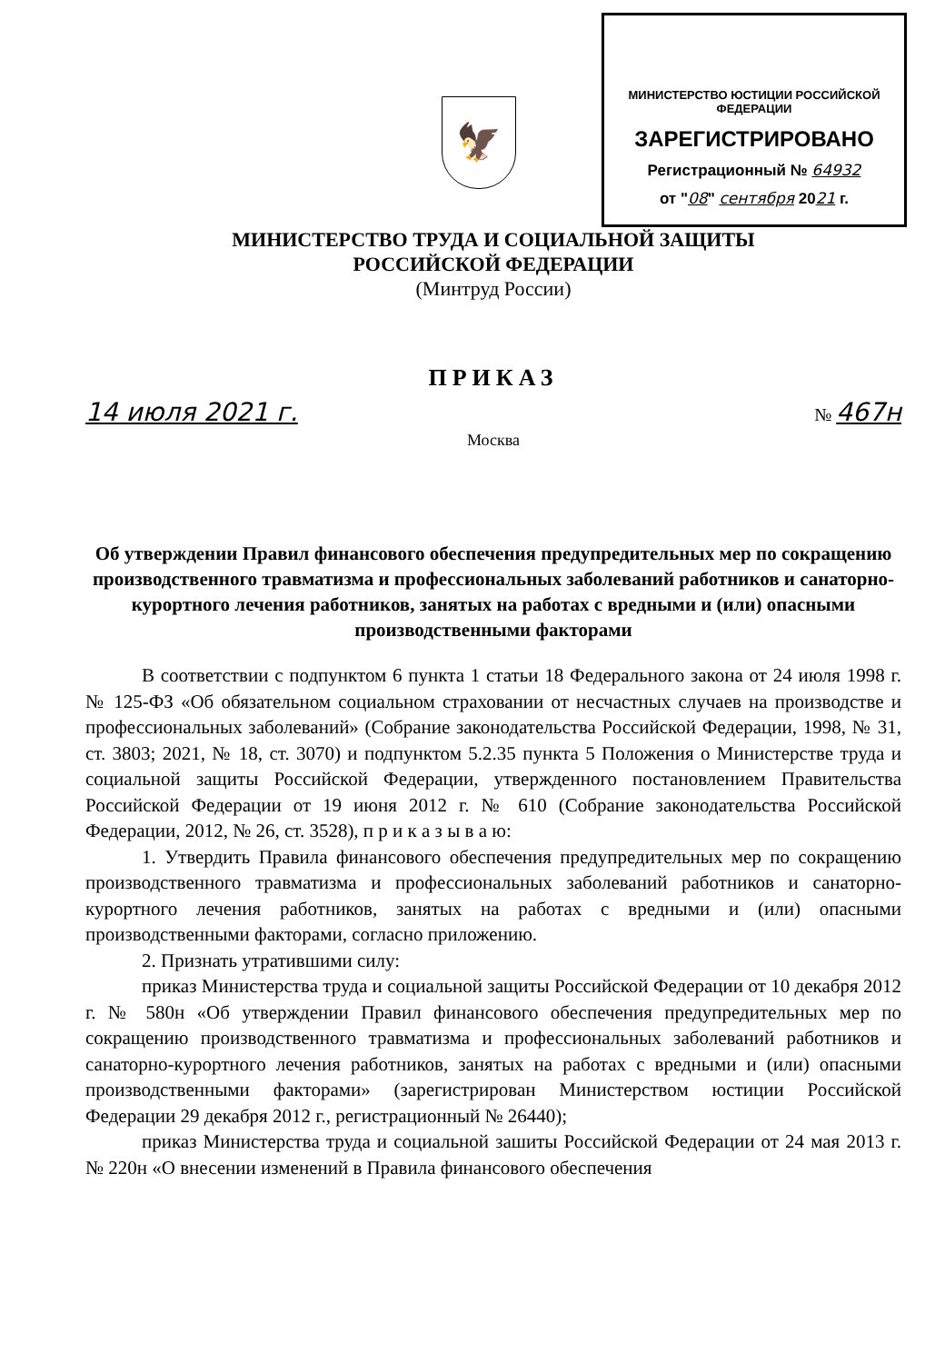🦅
МИНИСТЕРСТВО ЮСТИЦИИ РОССИЙСКОЙ ФЕДЕРАЦИИ
ЗАРЕГИСТРИРОВАНО
Регистрационный № 64932
от "08" сентября 2021 г.
МИНИСТЕРСТВО ТРУДА И СОЦИАЛЬНОЙ ЗАЩИТЫ
РОССИЙСКОЙ ФЕДЕРАЦИИ
(Минтруд России)
ПРИКАЗ
14 июля 2021 г. № 467н
Москва
Об утверждении Правил финансового обеспечения предупредительных мер по сокращению производственного травматизма и профессиональных заболеваний работников и санаторно-курортного лечения работников, занятых на работах с вредными и (или) опасными производственными факторами
В соответствии с подпунктом 6 пункта 1 статьи 18 Федерального закона от 24 июля 1998 г. № 125-ФЗ «Об обязательном социальном страховании от несчастных случаев на производстве и профессиональных заболеваний» (Собрание законодательства Российской Федерации, 1998, № 31, ст. 3803; 2021, № 18, ст. 3070) и подпунктом 5.2.35 пункта 5 Положения о Министерстве труда и социальной защиты Российской Федерации, утвержденного постановлением Правительства Российской Федерации от 19 июня 2012 г. № 610 (Собрание законодательства Российской Федерации, 2012, № 26, ст. 3528), п р и к а з ы в а ю:
1. Утвердить Правила финансового обеспечения предупредительных мер по сокращению производственного травматизма и профессиональных заболеваний работников и санаторно-курортного лечения работников, занятых на работах с вредными и (или) опасными производственными факторами, согласно приложению.
2. Признать утратившими силу:
приказ Министерства труда и социальной защиты Российской Федерации от 10 декабря 2012 г. № 580н «Об утверждении Правил финансового обеспечения предупредительных мер по сокращению производственного травматизма и профессиональных заболеваний работников и санаторно-курортного лечения работников, занятых на работах с вредными и (или) опасными производственными факторами» (зарегистрирован Министерством юстиции Российской Федерации 29 декабря 2012 г., регистрационный № 26440);
приказ Министерства труда и социальной зашиты Российской Федерации от 24 мая 2013 г. № 220н «О внесении изменений в Правила финансового обеспечения